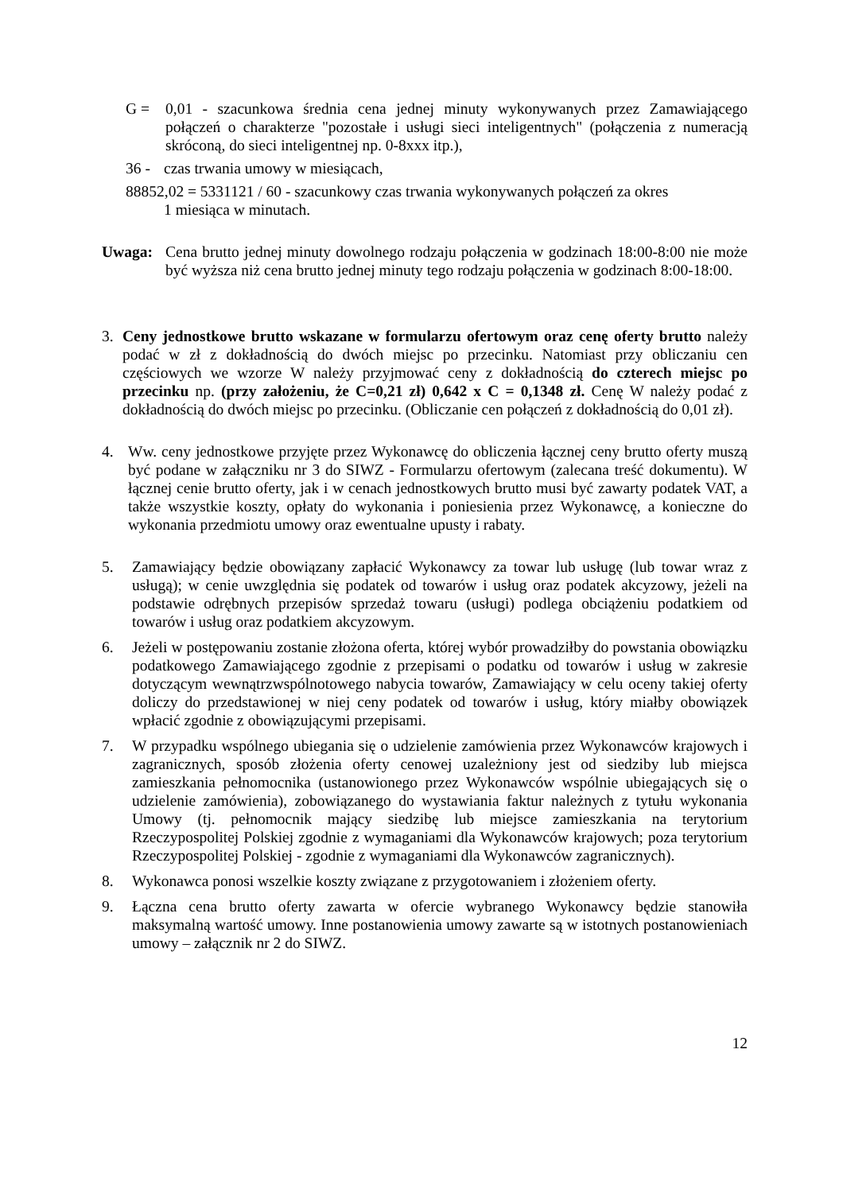G = 0,01 - szacunkowa średnia cena jednej minuty wykonywanych przez Zamawiającego połączeń o charakterze "pozostałe i usługi sieci inteligentnych" (połączenia z numeracją skróconą, do sieci inteligentnej np. 0-8xxx itp.),
36 - czas trwania umowy w miesiącach,
88852,02 = 5331121 / 60 - szacunkowy czas trwania wykonywanych połączeń za okres
1 miesiąca w minutach.
Uwaga: Cena brutto jednej minuty dowolnego rodzaju połączenia w godzinach 18:00-8:00 nie może być wyższa niż cena brutto jednej minuty tego rodzaju połączenia w godzinach 8:00-18:00.
3. Ceny jednostkowe brutto wskazane w formularzu ofertowym oraz cenę oferty brutto należy podać w zł z dokładnością do dwóch miejsc po przecinku. Natomiast przy obliczaniu cen częściowych we wzorze W należy przyjmować ceny z dokładnością do czterech miejsc po przecinku np. (przy założeniu, że C=0,21 zł) 0,642 x C = 0,1348 zł. Cenę W należy podać z dokładnością do dwóch miejsc po przecinku. (Obliczanie cen połączeń z dokładnością do 0,01 zł).
4. Ww. ceny jednostkowe przyjęte przez Wykonawcę do obliczenia łącznej ceny brutto oferty muszą być podane w załączniku nr 3 do SIWZ - Formularzu ofertowym (zalecana treść dokumentu). W łącznej cenie brutto oferty, jak i w cenach jednostkowych brutto musi być zawarty podatek VAT, a także wszystkie koszty, opłaty do wykonania i poniesienia przez Wykonawcę, a konieczne do wykonania przedmiotu umowy oraz ewentualne upusty i rabaty.
5. Zamawiający będzie obowiązany zapłacić Wykonawcy za towar lub usługę (lub towar wraz z usługą); w cenie uwzględnia się podatek od towarów i usług oraz podatek akcyzowy, jeżeli na podstawie odrębnych przepisów sprzedaż towaru (usługi) podlega obciążeniu podatkiem od towarów i usług oraz podatkiem akcyzowym.
6. Jeżeli w postępowaniu zostanie złożona oferta, której wybór prowadziłby do powstania obowiązku podatkowego Zamawiającego zgodnie z przepisami o podatku od towarów i usług w zakresie dotyczącym wewnątrzwspólnotowego nabycia towarów, Zamawiający w celu oceny takiej oferty doliczy do przedstawionej w niej ceny podatek od towarów i usług, który miałby obowiązek wpłacić zgodnie z obowiązującymi przepisami.
7. W przypadku wspólnego ubiegania się o udzielenie zamówienia przez Wykonawców krajowych i zagranicznych, sposób złożenia oferty cenowej uzależniony jest od siedziby lub miejsca zamieszkania pełnomocnika (ustanowionego przez Wykonawców wspólnie ubiegających się o udzielenie zamówienia), zobowiązanego do wystawiania faktur należnych z tytułu wykonania Umowy (tj. pełnomocnik mający siedzibę lub miejsce zamieszkania na terytorium Rzeczypospolitej Polskiej zgodnie z wymaganiami dla Wykonawców krajowych; poza terytorium Rzeczypospolitej Polskiej - zgodnie z wymaganiami dla Wykonawców zagranicznych).
8. Wykonawca ponosi wszelkie koszty związane z przygotowaniem i złożeniem oferty.
9. Łączna cena brutto oferty zawarta w ofercie wybranego Wykonawcy będzie stanowiła maksymalną wartość umowy. Inne postanowienia umowy zawarte są w istotnych postanowieniach umowy – załącznik nr 2 do SIWZ.
12